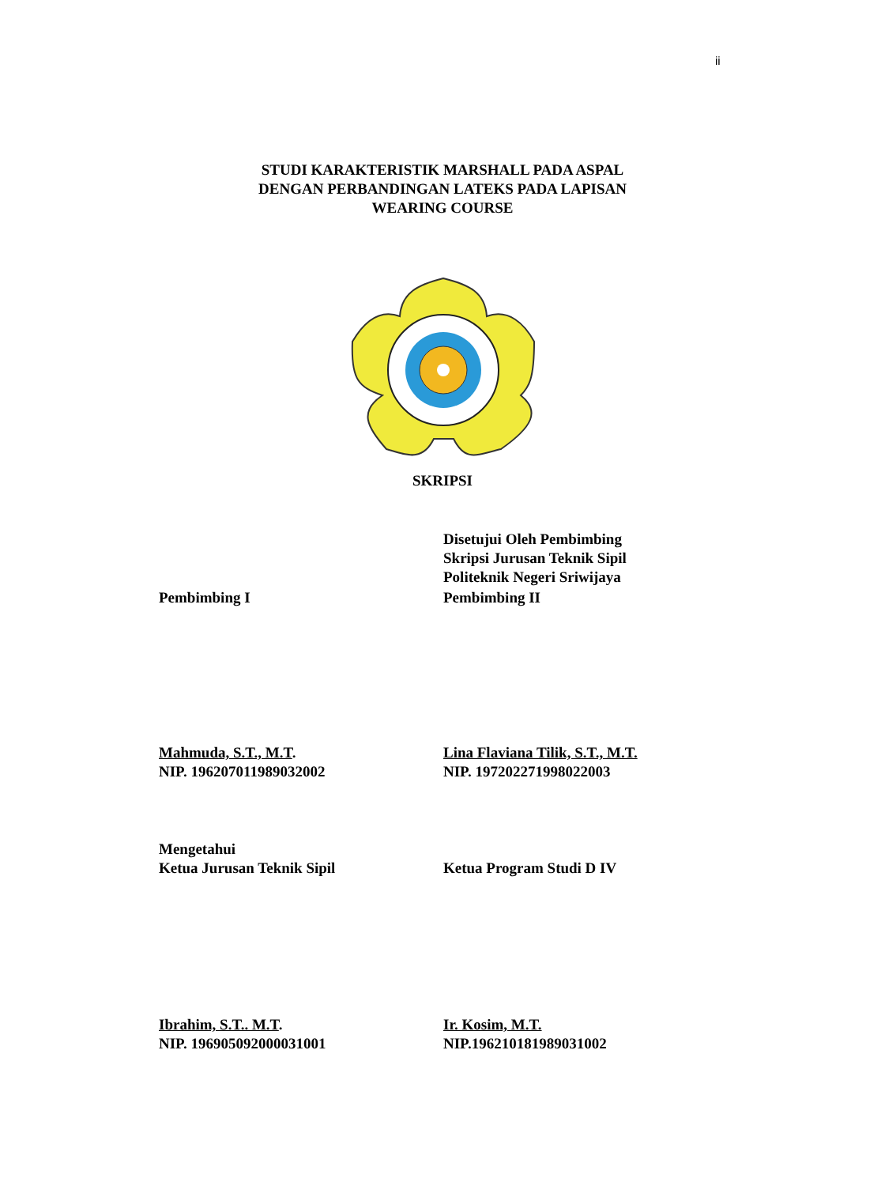ii
STUDI KARAKTERISTIK MARSHALL PADA ASPAL
DENGAN PERBANDINGAN LATEKS PADA LAPISAN
WEARING COURSE
SKRIPSI
Disetujui Oleh Pembimbing
Skripsi Jurusan Teknik Sipil
Politeknik Negeri Sriwijaya
Pembimbing I Pembimbing II
Mahmuda, S.T., M.T.
NIP. 196207011989032002
Lina Flaviana Tilik, S.T., M.T.
NIP. 197202271998022003
Mengetahui
Ketua Jurusan Teknik Sipil
Ketua Program Studi D IV
Ibrahim, S.T.. M.T.
NIP. 196905092000031001
Ir. Kosim, M.T.
NIP.196210181989031002